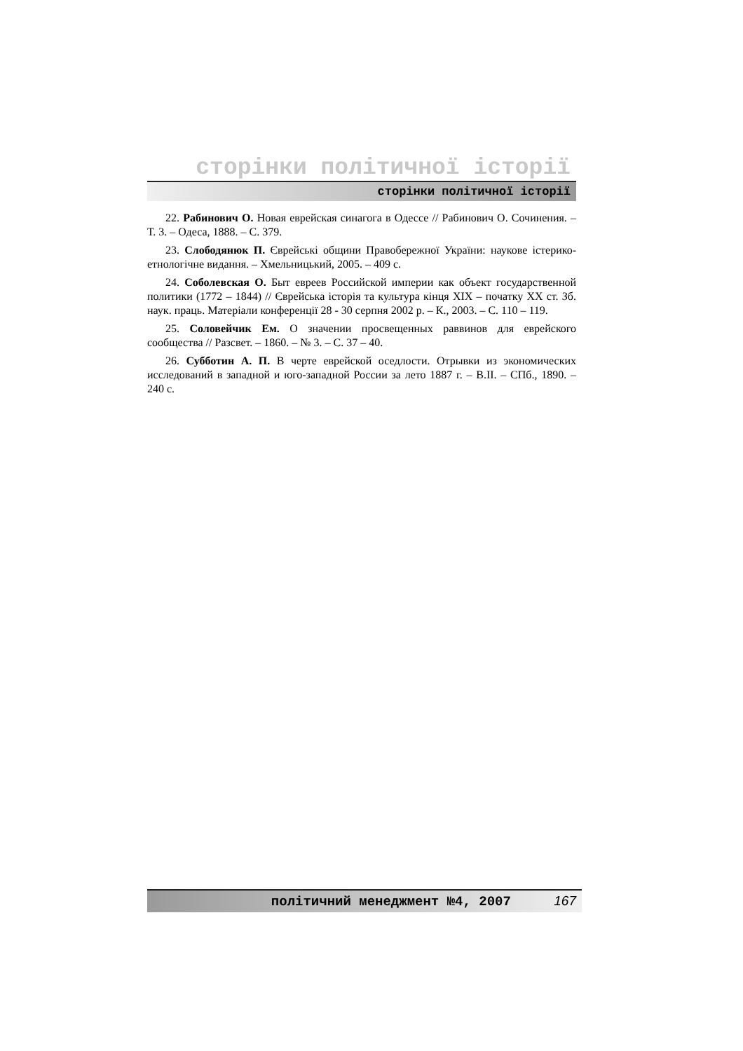сторінки політичної історії
сторінки політичної історії
22. Рабинович О. Новая еврейская синагога в Одессе // Рабинович О. Сочинения. – Т. 3. – Одеса, 1888. – С. 379.
23. Слободянюк П. Єврейські общини Правобережної України: наукове істерико-етнологічне видання. – Хмельницький, 2005. – 409 с.
24. Соболевская О. Быт евреев Российской империи как объект государственной политики (1772 – 1844) // Єврейська історія та культура кінця ХІХ – початку ХХ ст. Зб. наук. праць. Матеріали конференції 28 - 30 серпня 2002 р. – К., 2003. – С. 110 – 119.
25. Соловейчик Ем. О значении просвещенных раввинов для еврейского сообщества // Разсвет. – 1860. – № 3. – С. 37 – 40.
26. Субботин А. П. В черте еврейской оседлости. Отрывки из экономических исследований в западной и юго-западной России за лето 1887 г. – В.ІІ. – СПб., 1890. – 240 с.
політичний менеджмент №4, 2007 167